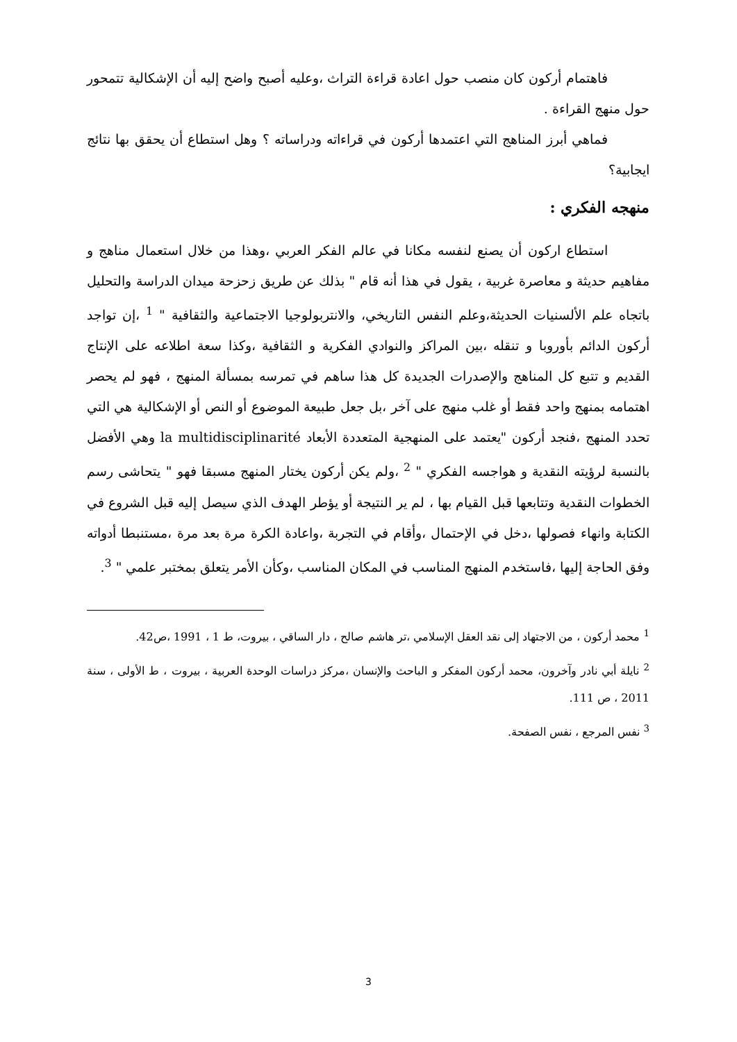فاهتمام أركون كان منصب حول اعادة قراءة التراث ،وعليه أصبح واضح إليه أن الإشكالية تتمحور حول منهج القراءة .
فماهي أبرز المناهج التي اعتمدها أركون في قراءاته ودراساته ؟ وهل استطاع أن يحقق بها نتائج ايجابية؟
منهجه الفكري :
استطاع اركون أن يصنع لنفسه مكانا في عالم الفكر العربي ،وهذا من خلال استعمال مناهج و مفاهيم حديثة و معاصرة غربية ، يقول في هذا أنه قام " بذلك عن طريق زحزحة ميدان الدراسة والتحليل باتجاه علم الألسنيات الحديثة،وعلم النفس التاريخي، والانتربولوجيا الاجتماعية والثقافية " <sup>1</sup> ،إن تواجد أركون الدائم بأوروبا و تنقله ،بين المراكز والنوادي الفكرية و الثقافية ،وكذا سعة اطلاعه على الإنتاج القديم و تتبع كل المناهج والإصدرات الجديدة كل هذا ساهم في تمرسه بمسألة المنهج ، فهو لم يحصر اهتمامه بمنهج واحد فقط أو غلب منهج على آخر ،بل جعل طبيعة الموضوع أو النص أو الإشكالية هي التي تحدد المنهج ،فنجد أركون "يعتمد على المنهجية المتعددة الأبعاد la multidisciplinarité وهي الأفضل بالنسبة لرؤيته النقدية و هواجسه الفكري " <sup>2</sup> ،ولم يكن أركون يختار المنهج مسبقا فهو " يتحاشى رسم الخطوات النقدية وتتابعها قبل القيام بها ، لم ير النتيجة أو يؤطر الهدف الذي سيصل إليه قبل الشروع في الكتابة وانهاء فصولها ،دخل في الإحتمال ،وأقام في التجربة ،واعادة الكرة مرة بعد مرة ،مستنبطا أدواته وفق الحاجة إليها ،فاستخدم المنهج المناسب في المكان المناسب ،وكأن الأمر يتعلق بمختبر علمي " <sup>3</sup>.
<sup>1</sup> محمد أركون ، من الاجتهاد إلى نقد العقل الإسلامي ،تر هاشم صالح ، دار الساقي ، بيروت، ط 1 ، 1991 ،ص42.
<sup>2</sup> نايلة أبي نادر وآخرون، محمد أركون المفكر و الباحث والإنسان ،مركز دراسات الوحدة العربية ، بيروت ، ط الأولى ، سنة 2011 ، ص 111.
<sup>3</sup> نفس المرجع ، نفس الصفحة.
3